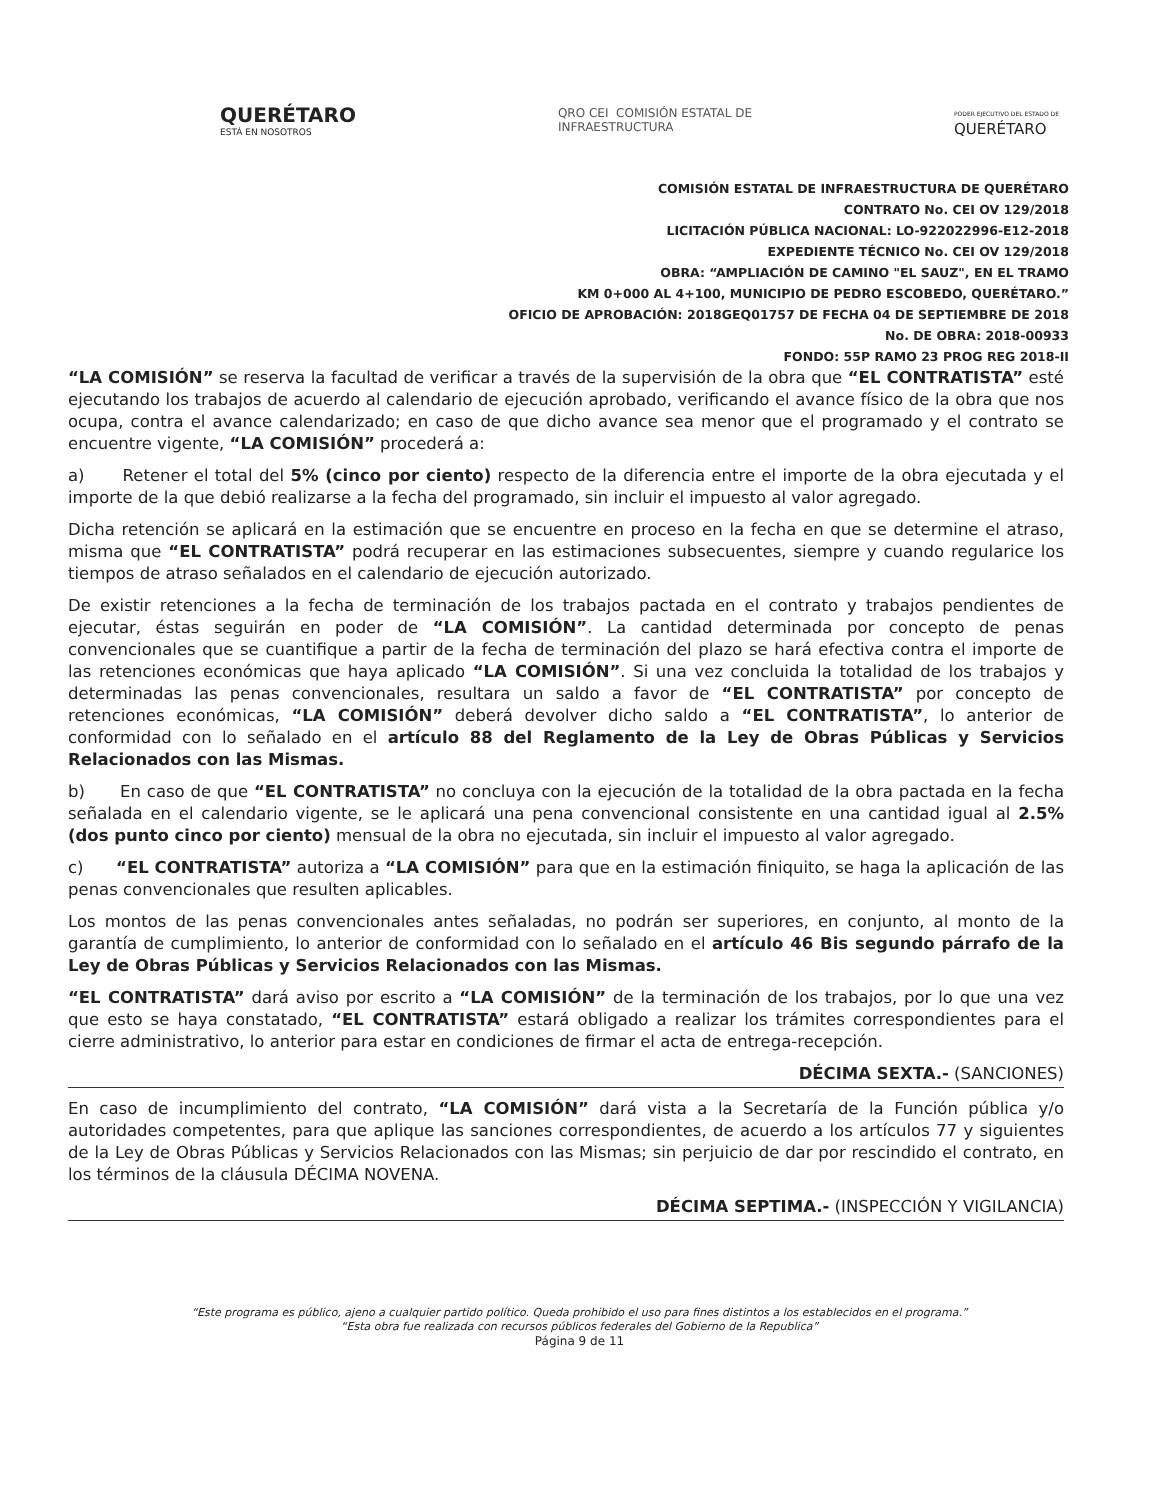QUERÉTARO
ESTÁ EN NOSOTROS
QRO CEI COMISIÓN ESTATAL DE
INFRAESTRUCTURA
PODER EJECUTIVO DEL ESTADO DE
QUERÉTARO
COMISIÓN ESTATAL DE INFRAESTRUCTURA DE QUERÉTARO
CONTRATO No. CEI OV 129/2018
LICITACIÓN PÚBLICA NACIONAL: LO-922022996-E12-2018
EXPEDIENTE TÉCNICO No. CEI OV 129/2018
OBRA: “AMPLIACIÓN DE CAMINO "EL SAUZ", EN EL TRAMO
KM 0+000 AL 4+100, MUNICIPIO DE PEDRO ESCOBEDO, QUERÉTARO.”
OFICIO DE APROBACIÓN: 2018GEQ01757 DE FECHA 04 DE SEPTIEMBRE DE 2018
No. DE OBRA: 2018-00933
FONDO: 55P RAMO 23 PROG REG 2018-II
“LA COMISIÓN” se reserva la facultad de verificar a través de la supervisión de la obra que “EL CONTRATISTA” esté ejecutando los trabajos de acuerdo al calendario de ejecución aprobado, verificando el avance físico de la obra que nos ocupa, contra el avance calendarizado; en caso de que dicho avance sea menor que el programado y el contrato se encuentre vigente, “LA COMISIÓN” procederá a:
a) Retener el total del 5% (cinco por ciento) respecto de la diferencia entre el importe de la obra ejecutada y el importe de la que debió realizarse a la fecha del programado, sin incluir el impuesto al valor agregado.
Dicha retención se aplicará en la estimación que se encuentre en proceso en la fecha en que se determine el atraso, misma que “EL CONTRATISTA” podrá recuperar en las estimaciones subsecuentes, siempre y cuando regularice los tiempos de atraso señalados en el calendario de ejecución autorizado.
De existir retenciones a la fecha de terminación de los trabajos pactada en el contrato y trabajos pendientes de ejecutar, éstas seguirán en poder de “LA COMISIÓN”. La cantidad determinada por concepto de penas convencionales que se cuantifique a partir de la fecha de terminación del plazo se hará efectiva contra el importe de las retenciones económicas que haya aplicado “LA COMISIÓN”. Si una vez concluida la totalidad de los trabajos y determinadas las penas convencionales, resultara un saldo a favor de “EL CONTRATISTA” por concepto de retenciones económicas, “LA COMISIÓN” deberá devolver dicho saldo a “EL CONTRATISTA”, lo anterior de conformidad con lo señalado en el artículo 88 del Reglamento de la Ley de Obras Públicas y Servicios Relacionados con las Mismas.
b) En caso de que “EL CONTRATISTA” no concluya con la ejecución de la totalidad de la obra pactada en la fecha señalada en el calendario vigente, se le aplicará una pena convencional consistente en una cantidad igual al 2.5% (dos punto cinco por ciento) mensual de la obra no ejecutada, sin incluir el impuesto al valor agregado.
c) “EL CONTRATISTA” autoriza a “LA COMISIÓN” para que en la estimación finiquito, se haga la aplicación de las penas convencionales que resulten aplicables.
Los montos de las penas convencionales antes señaladas, no podrán ser superiores, en conjunto, al monto de la garantía de cumplimiento, lo anterior de conformidad con lo señalado en el artículo 46 Bis segundo párrafo de la Ley de Obras Públicas y Servicios Relacionados con las Mismas.
“EL CONTRATISTA” dará aviso por escrito a “LA COMISIÓN” de la terminación de los trabajos, por lo que una vez que esto se haya constatado, “EL CONTRATISTA” estará obligado a realizar los trámites correspondientes para el cierre administrativo, lo anterior para estar en condiciones de firmar el acta de entrega-recepción.
DÉCIMA SEXTA.- (SANCIONES)
En caso de incumplimiento del contrato, “LA COMISIÓN” dará vista a la Secretaría de la Función pública y/o autoridades competentes, para que aplique las sanciones correspondientes, de acuerdo a los artículos 77 y siguientes de la Ley de Obras Públicas y Servicios Relacionados con las Mismas; sin perjuicio de dar por rescindido el contrato, en los términos de la cláusula DÉCIMA NOVENA.
DÉCIMA SEPTIMA.- (INSPECCIÓN Y VIGILANCIA)
“Este programa es público, ajeno a cualquier partido político. Queda prohibido el uso para fines distintos a los establecidos en el programa.”
“Esta obra fue realizada con recursos públicos federales del Gobierno de la Republica”
Página 9 de 11